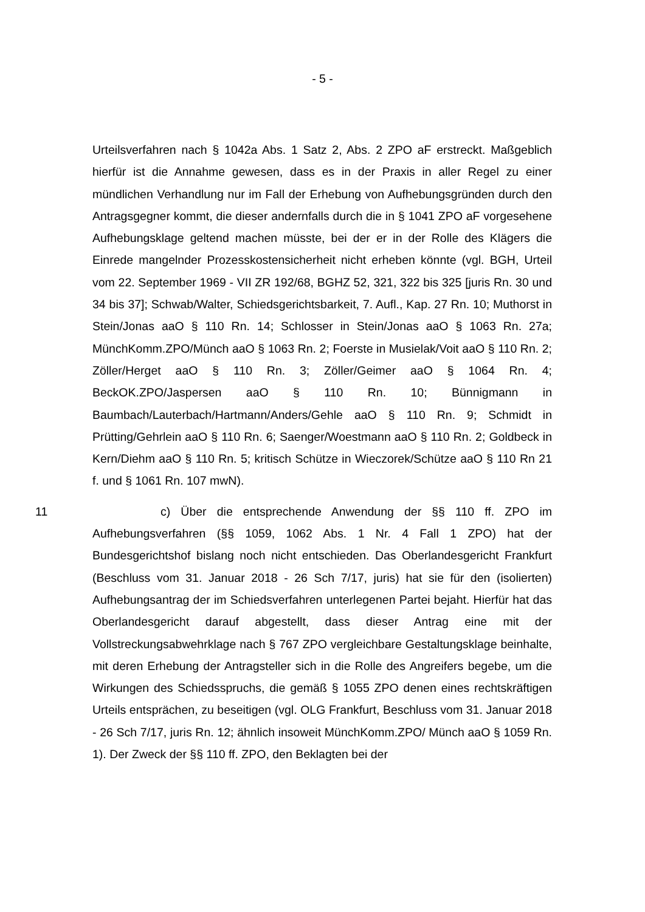- 5 -
Urteilsverfahren nach § 1042a Abs. 1 Satz 2, Abs. 2 ZPO aF erstreckt. Maßgeblich hierfür ist die Annahme gewesen, dass es in der Praxis in aller Regel zu einer mündlichen Verhandlung nur im Fall der Erhebung von Aufhebungsgründen durch den Antragsgegner kommt, die dieser andernfalls durch die in § 1041 ZPO aF vorgesehene Aufhebungsklage geltend machen müsste, bei der er in der Rolle des Klägers die Einrede mangelnder Prozesskostensicherheit nicht erheben könnte (vgl. BGH, Urteil vom 22. September 1969 - VII ZR 192/68, BGHZ 52, 321, 322 bis 325 [juris Rn. 30 und 34 bis 37]; Schwab/Walter, Schiedsgerichtsbarkeit, 7. Aufl., Kap. 27 Rn. 10; Muthorst in Stein/Jonas aaO § 110 Rn. 14; Schlosser in Stein/Jonas aaO § 1063 Rn. 27a; MünchKomm.ZPO/Münch aaO § 1063 Rn. 2; Foerste in Musielak/Voit aaO § 110 Rn. 2; Zöller/Herget aaO § 110 Rn. 3; Zöller/Geimer aaO § 1064 Rn. 4; BeckOK.ZPO/Jaspersen aaO § 110 Rn. 10; Bünnigmann in Baumbach/Lauterbach/Hartmann/Anders/Gehle aaO § 110 Rn. 9; Schmidt in Prütting/Gehrlein aaO § 110 Rn. 6; Saenger/Woestmann aaO § 110 Rn. 2; Goldbeck in Kern/Diehm aaO § 110 Rn. 5; kritisch Schütze in Wieczorek/Schütze aaO § 110 Rn 21 f. und § 1061 Rn. 107 mwN).
11 c) Über die entsprechende Anwendung der §§ 110 ff. ZPO im Aufhebungsverfahren (§§ 1059, 1062 Abs. 1 Nr. 4 Fall 1 ZPO) hat der Bundesgerichtshof bislang noch nicht entschieden. Das Oberlandesgericht Frankfurt (Beschluss vom 31. Januar 2018 - 26 Sch 7/17, juris) hat sie für den (isolierten) Aufhebungsantrag der im Schiedsverfahren unterlegenen Partei bejaht. Hierfür hat das Oberlandesgericht darauf abgestellt, dass dieser Antrag eine mit der Vollstreckungsabwehrklage nach § 767 ZPO vergleichbare Gestaltungsklage beinhalte, mit deren Erhebung der Antragsteller sich in die Rolle des Angreifers begebe, um die Wirkungen des Schiedsspruchs, die gemäß § 1055 ZPO denen eines rechtskräftigen Urteils entsprächen, zu beseitigen (vgl. OLG Frankfurt, Beschluss vom 31. Januar 2018 - 26 Sch 7/17, juris Rn. 12; ähnlich insoweit MünchKomm.ZPO/ Münch aaO § 1059 Rn. 1). Der Zweck der §§ 110 ff. ZPO, den Beklagten bei der